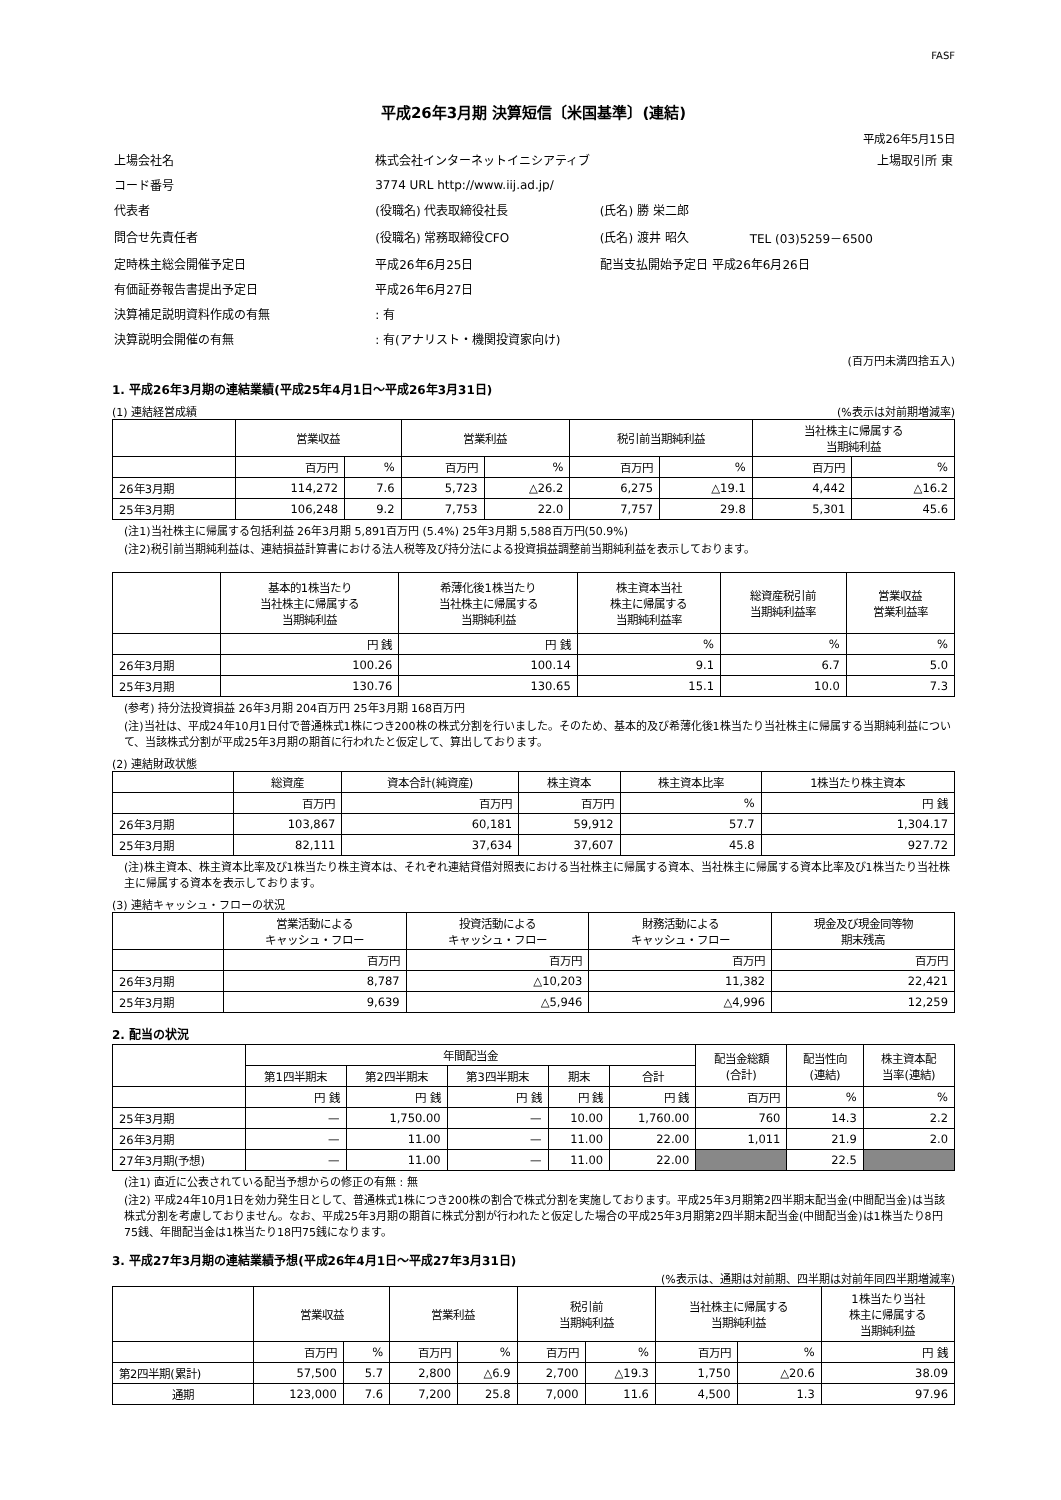FASF
平成26年3月期 決算短信〔米国基準〕(連結)
平成26年5月15日
| 上場会社名 | 株式会社インターネットイニシアティブ | | | 上場取引所 東 |
| コード番号 | 3774 URL http://www.iij.ad.jp/ | | | |
| 代表者 | (役職名) 代表取締役社長 | (氏名) 勝 栄二郎 | | |
| 問合せ先責任者 | (役職名) 常務取締役CFO | (氏名) 渡井 昭久 | TEL (03)5259－6500 | |
| 定時株主総会開催予定日 | 平成26年6月25日 | 配当支払開始予定日 平成26年6月26日 | | |
| 有価証券報告書提出予定日 | 平成26年6月27日 | | | |
| 決算補足説明資料作成の有無 | : 有 | | | |
| 決算説明会開催の有無 | : 有(アナリスト・機関投資家向け) | | | |
(百万円未満四捨五入)
1. 平成26年3月期の連結業績(平成25年4月1日～平成26年3月31日)
(1) 連結経営成績 (%表示は対前期増減率)
| | 営業収益 | | 営業利益 | | 税引前当期純利益 | | 当社株主に帰属する 当期純利益 | |
| --- | --- | --- | --- | --- | --- | --- | --- | --- |
| | 百万円 | % | 百万円 | % | 百万円 | % | 百万円 | % |
| 26年3月期 | 114,272 | 7.6 | 5,723 | △26.2 | 6,275 | △19.1 | 4,442 | △16.2 |
| 25年3月期 | 106,248 | 9.2 | 7,753 | 22.0 | 7,757 | 29.8 | 5,301 | 45.6 |
(注1)当社株主に帰属する包括利益 26年3月期 5,891百万円 (5.4%) 25年3月期 5,588百万円(50.9%)
(注2)税引前当期純利益は、連結損益計算書における法人税等及び持分法による投資損益調整前当期純利益を表示しております。
| | 基本的1株当たり 当社株主に帰属する 当期純利益 | 希薄化後1株当たり 当社株主に帰属する 当期純利益 | 株主資本当社 株主に帰属する 当期純利益率 | 総資産税引前 当期純利益率 | 営業収益 営業利益率 |
| --- | --- | --- | --- | --- | --- |
| | 円 銭 | 円 銭 | % | % | % |
| 26年3月期 | 100.26 | 100.14 | 9.1 | 6.7 | 5.0 |
| 25年3月期 | 130.76 | 130.65 | 15.1 | 10.0 | 7.3 |
(参考) 持分法投資損益 26年3月期 204百万円 25年3月期 168百万円
(注)当社は、平成24年10月1日付で普通株式1株につき200株の株式分割を行いました。そのため、基本的及び希薄化後1株当たり当社株主に帰属する当期純利益について、当該株式分割が平成25年3月期の期首に行われたと仮定して、算出しております。
(2) 連結財政状態
| | 総資産 | 資本合計(純資産) | 株主資本 | 株主資本比率 | 1株当たり株主資本 |
| --- | --- | --- | --- | --- | --- |
| | 百万円 | 百万円 | 百万円 | % | 円 銭 |
| 26年3月期 | 103,867 | 60,181 | 59,912 | 57.7 | 1,304.17 |
| 25年3月期 | 82,111 | 37,634 | 37,607 | 45.8 | 927.72 |
(注)株主資本、株主資本比率及び1株当たり株主資本は、それぞれ連結貸借対照表における当社株主に帰属する資本、当社株主に帰属する資本比率及び1株当たり当社株主に帰属する資本を表示しております。
(3) 連結キャッシュ・フローの状況
| | 営業活動による キャッシュ・フロー | 投資活動による キャッシュ・フロー | 財務活動による キャッシュ・フロー | 現金及び現金同等物 期末残高 |
| --- | --- | --- | --- | --- |
| | 百万円 | 百万円 | 百万円 | 百万円 |
| 26年3月期 | 8,787 | △10,203 | 11,382 | 22,421 |
| 25年3月期 | 9,639 | △5,946 | △4,996 | 12,259 |
2. 配当の状況
| | 年間配当金 | | | | | 配当金総額 (合計) | 配当性向 (連結) | 株主資本配 当率(連結) |
| --- | --- | --- | --- | --- | --- | --- | --- | --- |
| | 第1四半期末 | 第2四半期末 | 第3四半期末 | 期末 | 合計 | | | |
| | 円 銭 | 円 銭 | 円 銭 | 円 銭 | 円 銭 | 百万円 | % | % |
| 25年3月期 | — | 1,750.00 | — | 10.00 | 1,760.00 | 760 | 14.3 | 2.2 |
| 26年3月期 | — | 11.00 | — | 11.00 | 22.00 | 1,011 | 21.9 | 2.0 |
| 27年3月期(予想) | — | 11.00 | — | 11.00 | 22.00 | | 22.5 | |
(注1) 直近に公表されている配当予想からの修正の有無 : 無
(注2) 平成24年10月1日を効力発生日として、普通株式1株につき200株の割合で株式分割を実施しております。平成25年3月期第2四半期末配当金(中間配当金)は当該株式分割を考慮しておりません。なお、平成25年3月期の期首に株式分割が行われたと仮定した場合の平成25年3月期第2四半期末配当金(中間配当金)は1株当たり8円75銭、年間配当金は1株当たり18円75銭になります。
3. 平成27年3月期の連結業績予想(平成26年4月1日～平成27年3月31日)
(%表示は、通期は対前期、四半期は対前年同四半期増減率)
| | 営業収益 | | 営業利益 | | 税引前 当期純利益 | | 当社株主に帰属する 当期純利益 | | 1株当たり当社 株主に帰属する 当期純利益 |
| --- | --- | --- | --- | --- | --- | --- | --- | --- | --- |
| | 百万円 | % | 百万円 | % | 百万円 | % | 百万円 | % | 円 銭 |
| 第2四半期(累計) | 57,500 | 5.7 | 2,800 | △6.9 | 2,700 | △19.3 | 1,750 | △20.6 | 38.09 |
| 通期 | 123,000 | 7.6 | 7,200 | 25.8 | 7,000 | 11.6 | 4,500 | 1.3 | 97.96 |